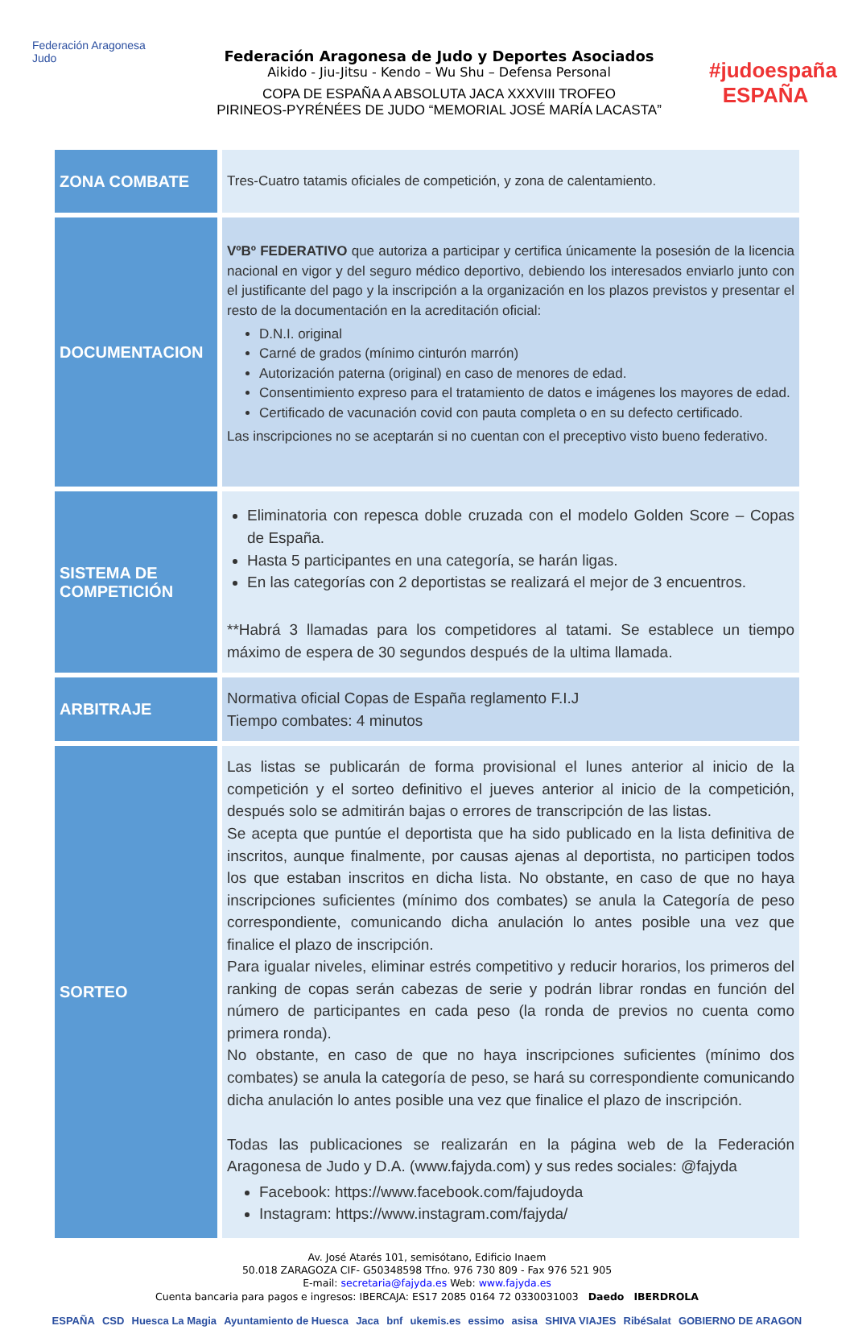Federación Aragonesa Judo
Federación Aragonesa de Judo y Deportes Asociados
Aikido - Jiu-Jitsu - Kendo – Wu Shu – Defensa Personal
COPA DE ESPAÑA A ABSOLUTA JACA XXXVIII TROFEO
PIRINEOS-PYRÉNÉES DE JUDO “MEMORIAL JOSÉ MARÍA LACASTA”
#judoespaña ESPAÑA
| ZONA COMBATE | Tres-Cuatro tatamis oficiales de competición, y zona de calentamiento. |
| DOCUMENTACION | VºBº FEDERATIVO que autoriza a participar y certifica únicamente la posesión de la licencia nacional en vigor y del seguro médico deportivo, debiendo los interesados enviarlo junto con el justificante del pago y la inscripción a la organización en los plazos previstos y presentar el resto de la documentación en la acreditación oficial: D.N.I. original Carné de grados (mínimo cinturón marrón) Autorización paterna (original) en caso de menores de edad. Consentimiento expreso para el tratamiento de datos e imágenes los mayores de edad. Certificado de vacunación covid con pauta completa o en su defecto certificado. Las inscripciones no se aceptarán si no cuentan con el preceptivo visto bueno federativo. |
| SISTEMA DE COMPETICIÓN | Eliminatoria con repesca doble cruzada con el modelo Golden Score – Copas de España. Hasta 5 participantes en una categoría, se harán ligas. En las categorías con 2 deportistas se realizará el mejor de 3 encuentros. **Habrá 3 llamadas para los competidores al tatami. Se establece un tiempo máximo de espera de 30 segundos después de la ultima llamada. |
| ARBITRAJE | Normativa oficial Copas de España reglamento F.I.J Tiempo combates: 4 minutos |
| SORTEO | Las listas se publicarán de forma provisional el lunes anterior al inicio de la competición y el sorteo definitivo el jueves anterior al inicio de la competición, después solo se admitirán bajas o errores de transcripción de las listas. Se acepta que puntúe el deportista que ha sido publicado en la lista definitiva de inscritos, aunque finalmente, por causas ajenas al deportista, no participen todos los que estaban inscritos en dicha lista. No obstante, en caso de que no haya inscripciones suficientes (mínimo dos combates) se anula la Categoría de peso correspondiente, comunicando dicha anulación lo antes posible una vez que finalice el plazo de inscripción. Para igualar niveles, eliminar estrés competitivo y reducir horarios, los primeros del ranking de copas serán cabezas de serie y podrán librar rondas en función del número de participantes en cada peso (la ronda de previos no cuenta como primera ronda). No obstante, en caso de que no haya inscripciones suficientes (mínimo dos combates) se anula la categoría de peso, se hará su correspondiente comunicando dicha anulación lo antes posible una vez que finalice el plazo de inscripción. Todas las publicaciones se realizarán en la página web de la Federación Aragonesa de Judo y D.A. ( www.fajyda.com ) y sus redes sociales: @fajyda Facebook: https://www.facebook.com/fajudoyda Instagram: https://www.instagram.com/fajyda/ |
Av. José Atarés 101, semisótano, Edificio Inaem
50.018 ZARAGOZA CIF- G50348598 Tfno. 976 730 809 - Fax 976 521 905
E-mail: secretaria@fajyda.es Web: www.fajyda.es
Cuenta bancaria para pagos e ingresos: IBERCAJA: ES17 2085 0164 72 0330031003 Daedo IBERDROLA
ESPAÑA CSD Huesca La Magia Ayuntamiento de Huesca Jaca bnf ukemis.es essimo asisa SHIVA VIAJES RibéSalat GOBIERNO DE ARAGON